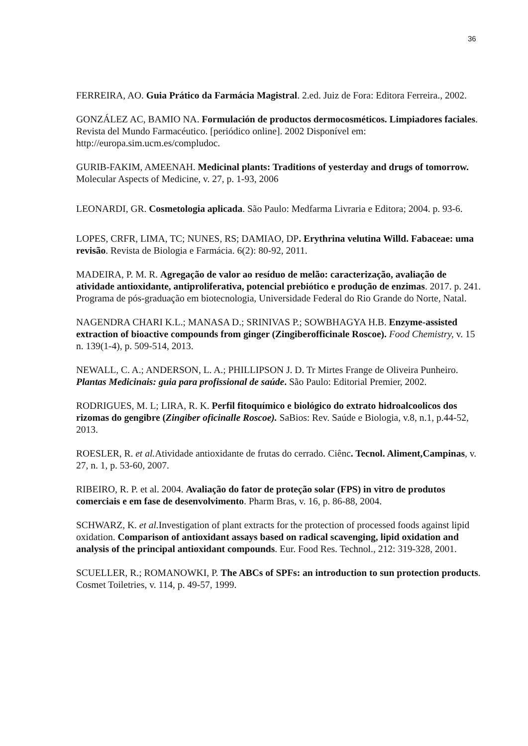36
FERREIRA, AO. Guia Prático da Farmácia Magistral. 2.ed. Juiz de Fora: Editora Ferreira., 2002.
GONZÁLEZ AC, BAMIO NA. Formulación de productos dermocosméticos. Limpiadores faciales. Revista del Mundo Farmacéutico. [periódico online]. 2002 Disponível em: http://europa.sim.ucm.es/compludoc.
GURIB-FAKIM, AMEENAH. Medicinal plants: Traditions of yesterday and drugs of tomorrow. Molecular Aspects of Medicine, v. 27, p. 1-93, 2006
LEONARDI, GR. Cosmetologia aplicada. São Paulo: Medfarma Livraria e Editora; 2004. p. 93-6.
LOPES, CRFR, LIMA, TC; NUNES, RS; DAMIAO, DP. Erythrina velutina Willd. Fabaceae: uma revisão. Revista de Biologia e Farmácia. 6(2): 80-92, 2011.
MADEIRA, P. M. R. Agregação de valor ao resíduo de melão: caracterização, avaliação de atividade antioxidante, antiproliferativa, potencial prebiótico e produção de enzimas. 2017. p. 241. Programa de pós-graduação em biotecnologia, Universidade Federal do Rio Grande do Norte, Natal.
NAGENDRA CHARI K.L.; MANASA D.; SRINIVAS P.; SOWBHAGYA H.B. Enzyme-assisted extraction of bioactive compounds from ginger (Zingiberofficinale Roscoe). Food Chemistry, v. 15 n. 139(1-4), p. 509-514, 2013.
NEWALL, C. A.; ANDERSON, L. A.; PHILLIPSON J. D. Tr Mirtes Frange de Oliveira Punheiro. Plantas Medicinais: guia para profissional de saúde. São Paulo: Editorial Premier, 2002.
RODRIGUES, M. L; LIRA, R. K. Perfil fitoquímico e biológico do extrato hidroalcoolicos dos rizomas do gengibre (Zingiber oficinalle Roscoe). SaBios: Rev. Saúde e Biologia, v.8, n.1, p.44-52, 2013.
ROESLER, R. et al. Atividade antioxidante de frutas do cerrado. Ciênc. Tecnol. Aliment,Campinas, v. 27, n. 1, p. 53-60, 2007.
RIBEIRO, R. P. et al. 2004. Avaliação do fator de proteção solar (FPS) in vitro de produtos comerciais e em fase de desenvolvimento. Pharm Bras, v. 16, p. 86-88, 2004.
SCHWARZ, K. et al. Investigation of plant extracts for the protection of processed foods against lipid oxidation. Comparison of antioxidant assays based on radical scavenging, lipid oxidation and analysis of the principal antioxidant compounds. Eur. Food Res. Technol., 212: 319-328, 2001.
SCUELLER, R.; ROMANOWKI, P. The ABCs of SPFs: an introduction to sun protection products. Cosmet Toiletries, v. 114, p. 49-57, 1999.